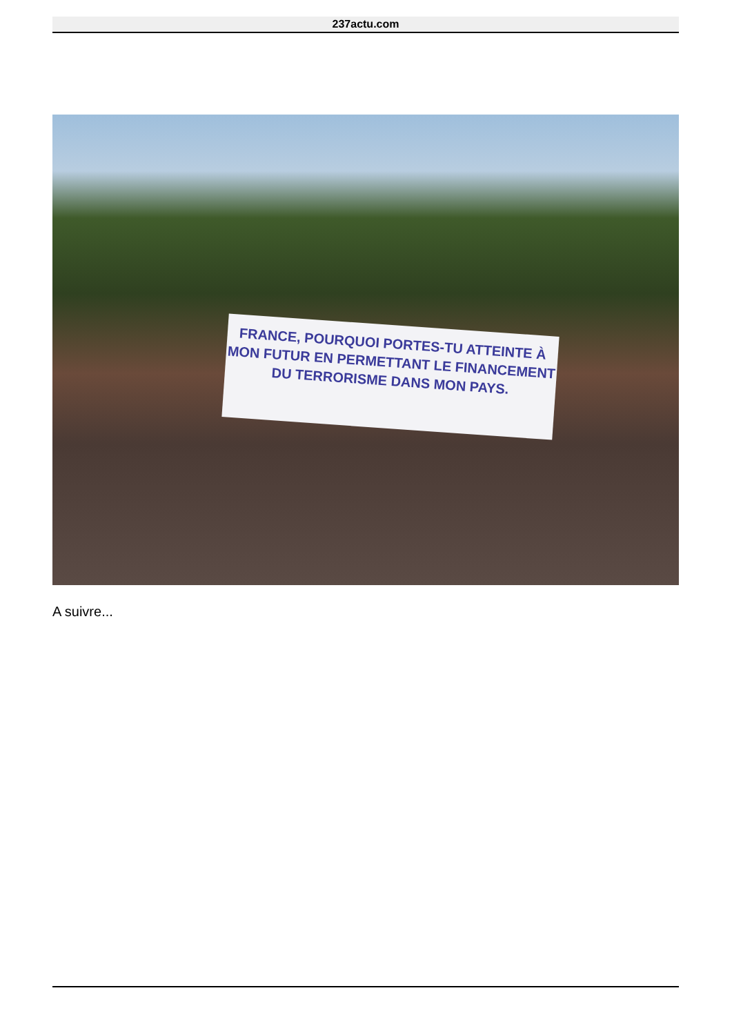237actu.com
FRANCE, POURQUOI PORTES-TU ATTEINTE À MON FUTUR EN PERMETTANT LE FINANCEMENT DU TERRORISME DANS MON PAYS.
A suivre...